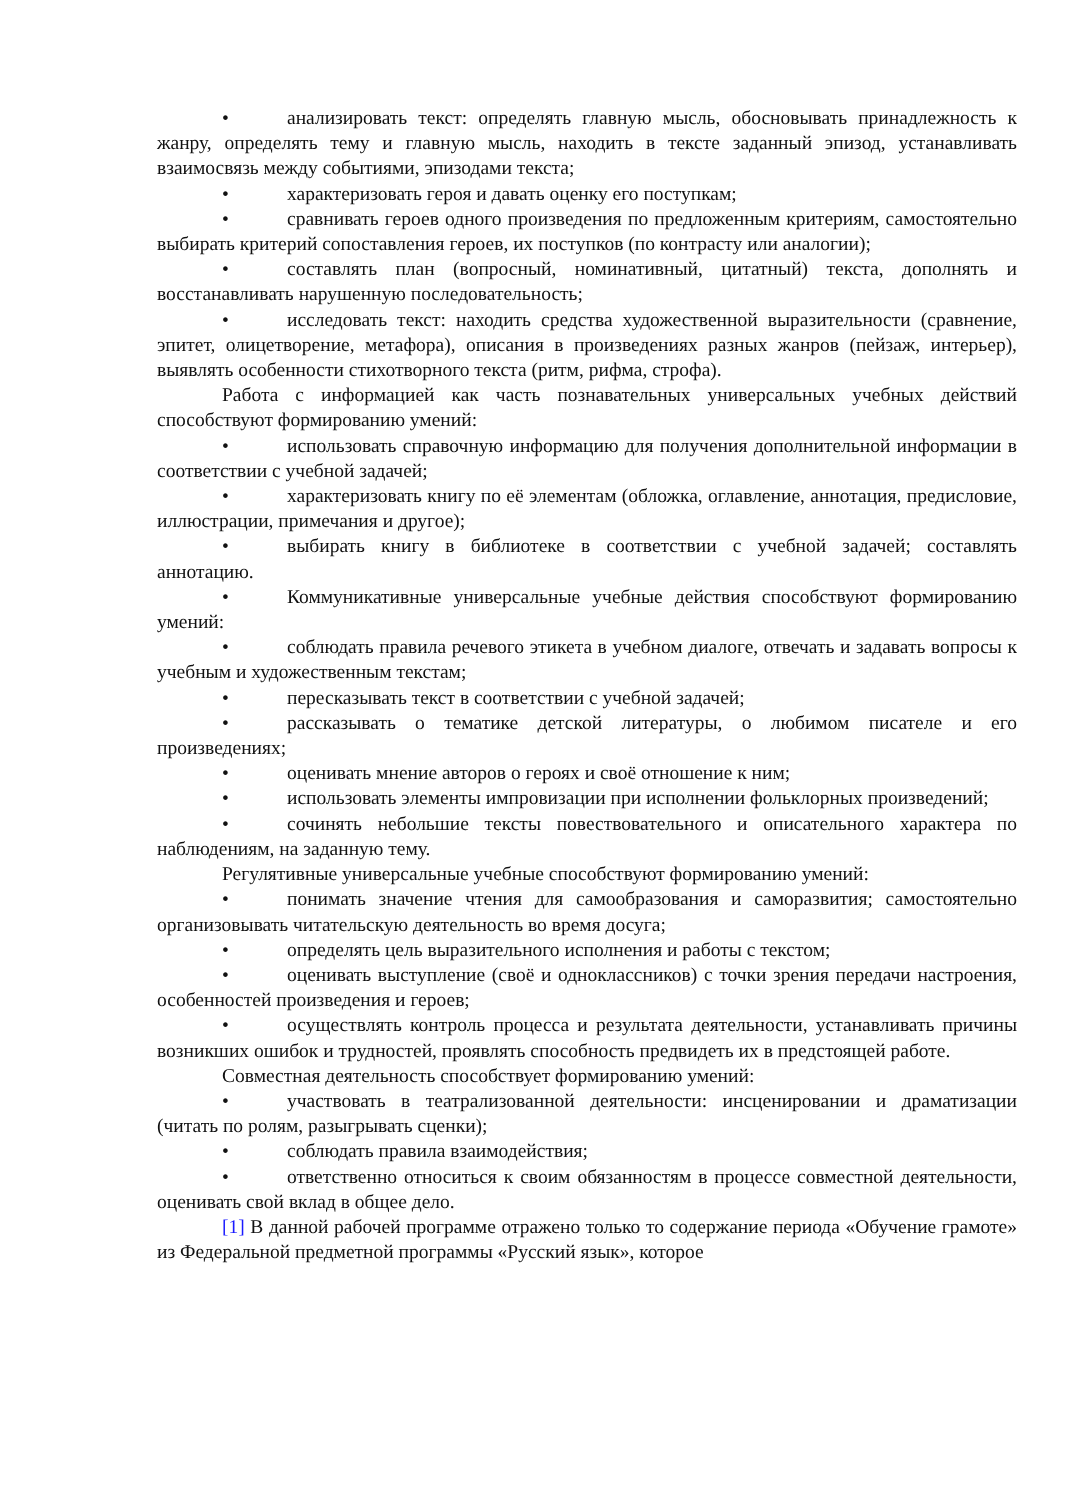• анализировать текст: определять главную мысль, обосновывать принадлежность к жанру, определять тему и главную мысль, находить в тексте заданный эпизод, устанавливать взаимосвязь между событиями, эпизодами текста;
• характеризовать героя и давать оценку его поступкам;
• сравнивать героев одного произведения по предложенным критериям, самостоятельно выбирать критерий сопоставления героев, их поступков (по контрасту или аналогии);
• составлять план (вопросный, номинативный, цитатный) текста, дополнять и восстанавливать нарушенную последовательность;
• исследовать текст: находить средства художественной выразительности (сравнение, эпитет, олицетворение, метафора), описания в произведениях разных жанров (пейзаж, интерьер), выявлять особенности стихотворного текста (ритм, рифма, строфа).
Работа с информацией как часть познавательных универсальных учебных действий способствуют формированию умений:
• использовать справочную информацию для получения дополнительной информации в соответствии с учебной задачей;
• характеризовать книгу по её элементам (обложка, оглавление, аннотация, предисловие, иллюстрации, примечания и другое);
• выбирать книгу в библиотеке в соответствии с учебной задачей; составлять аннотацию.
• Коммуникативные универсальные учебные действия способствуют формированию умений:
• соблюдать правила речевого этикета в учебном диалоге, отвечать и задавать вопросы к учебным и художественным текстам;
• пересказывать текст в соответствии с учебной задачей;
• рассказывать о тематике детской литературы, о любимом писателе и его произведениях;
• оценивать мнение авторов о героях и своё отношение к ним;
• использовать элементы импровизации при исполнении фольклорных произведений;
• сочинять небольшие тексты повествовательного и описательного характера по наблюдениям, на заданную тему.
Регулятивные универсальные учебные способствуют формированию умений:
• понимать значение чтения для самообразования и саморазвития; самостоятельно организовывать читательскую деятельность во время досуга;
• определять цель выразительного исполнения и работы с текстом;
• оценивать выступление (своё и одноклассников) с точки зрения передачи настроения, особенностей произведения и героев;
• осуществлять контроль процесса и результата деятельности, устанавливать причины возникших ошибок и трудностей, проявлять способность предвидеть их в предстоящей работе.
Совместная деятельность способствует формированию умений:
• участвовать в театрализованной деятельности: инсценировании и драматизации (читать по ролям, разыгрывать сценки);
• соблюдать правила взаимодействия;
• ответственно относиться к своим обязанностям в процессе совместной деятельности, оценивать свой вклад в общее дело.
[1] В данной рабочей программе отражено только то содержание периода «Обучение грамоте» из Федеральной предметной программы «Русский язык», которое